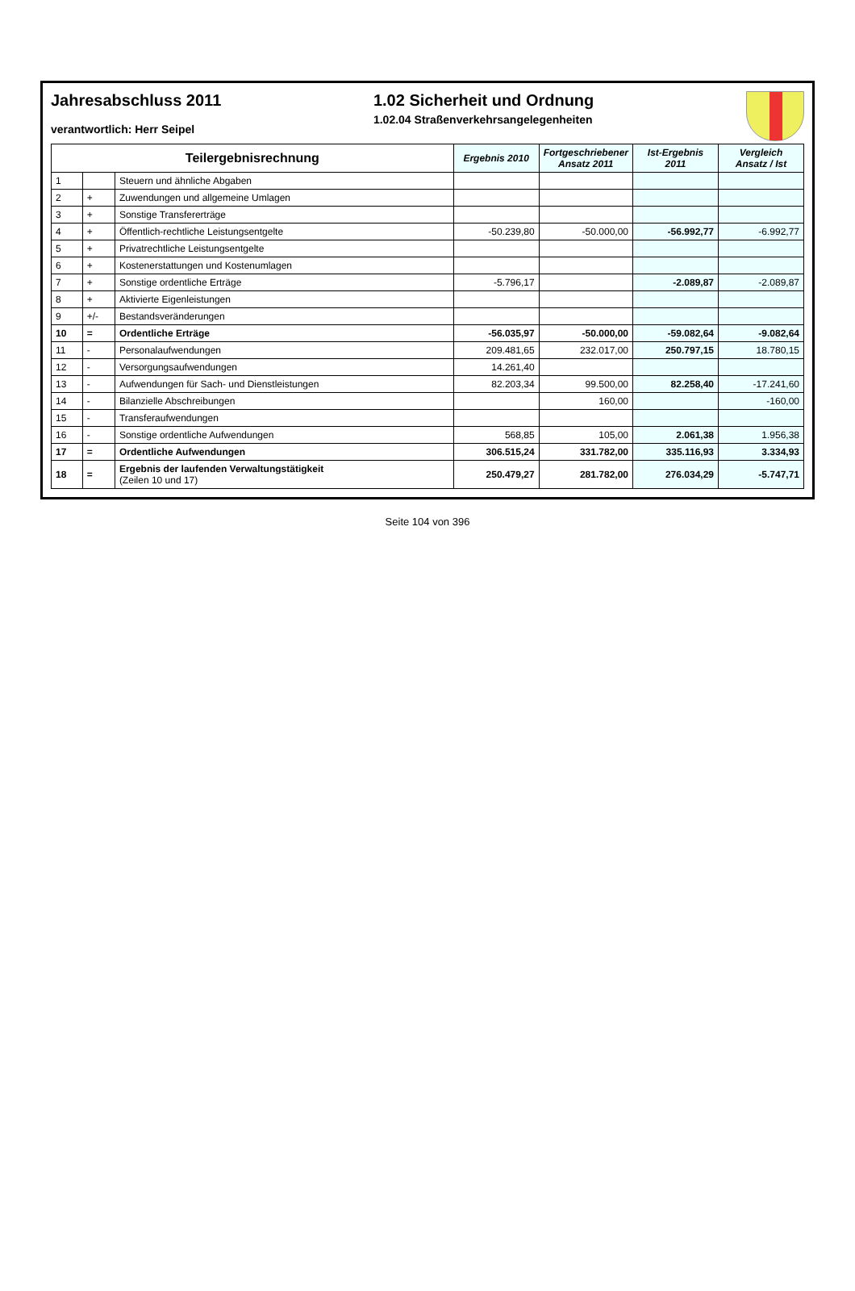Jahresabschluss 2011
verantwortlich: Herr Seipel
1.02 Sicherheit und Ordnung
1.02.04 Straßenverkehrsangelegenheiten
| Teilergebnisrechnung | | | Ergebnis 2010 | Fortgeschriebener Ansatz 2011 | Ist-Ergebnis 2011 | Vergleich Ansatz / Ist |
| --- | --- | --- | --- | --- | --- | --- |
| 1 | | Steuern und ähnliche Abgaben | | | | |
| 2 | + | Zuwendungen und allgemeine Umlagen | | | | |
| 3 | + | Sonstige Transfererträge | | | | |
| 4 | + | Öffentlich-rechtliche Leistungsentgelte | -50.239,80 | -50.000,00 | -56.992,77 | -6.992,77 |
| 5 | + | Privatrechtliche Leistungsentgelte | | | | |
| 6 | + | Kostenerstattungen und Kostenumlagen | | | | |
| 7 | + | Sonstige ordentliche Erträge | -5.796,17 | | -2.089,87 | -2.089,87 |
| 8 | + | Aktivierte Eigenleistungen | | | | |
| 9 | +/- | Bestandsveränderungen | | | | |
| 10 | = | Ordentliche Erträge | -56.035,97 | -50.000,00 | -59.082,64 | -9.082,64 |
| 11 | - | Personalaufwendungen | 209.481,65 | 232.017,00 | 250.797,15 | 18.780,15 |
| 12 | - | Versorgungsaufwendungen | 14.261,40 | | | |
| 13 | - | Aufwendungen für Sach- und Dienstleistungen | 82.203,34 | 99.500,00 | 82.258,40 | -17.241,60 |
| 14 | - | Bilanzielle Abschreibungen | | 160,00 | | -160,00 |
| 15 | - | Transferaufwendungen | | | | |
| 16 | - | Sonstige ordentliche Aufwendungen | 568,85 | 105,00 | 2.061,38 | 1.956,38 |
| 17 | = | Ordentliche Aufwendungen | 306.515,24 | 331.782,00 | 335.116,93 | 3.334,93 |
| 18 | = | Ergebnis der laufenden Verwaltungstätigkeit (Zeilen 10 und 17) | 250.479,27 | 281.782,00 | 276.034,29 | -5.747,71 |
Seite 104 von 396